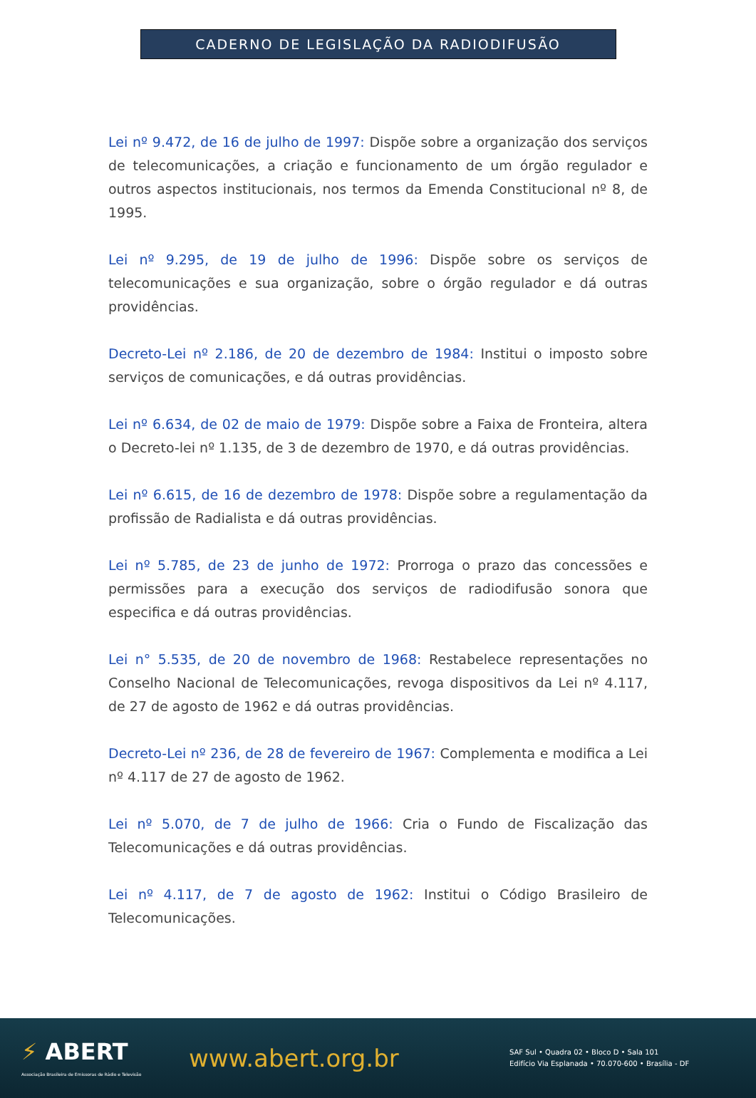CADERNO DE LEGISLAÇÃO DA RADIODIFUSÃO
Lei nº 9.472, de 16 de julho de 1997: Dispõe sobre a organização dos serviços de telecomunicações, a criação e funcionamento de um órgão regulador e outros aspectos institucionais, nos termos da Emenda Constitucional nº 8, de 1995.
Lei nº 9.295, de 19 de julho de 1996: Dispõe sobre os serviços de telecomunicações e sua organização, sobre o órgão regulador e dá outras providências.
Decreto-Lei nº 2.186, de 20 de dezembro de 1984: Institui o imposto sobre serviços de comunicações, e dá outras providências.
Lei nº 6.634, de 02 de maio de 1979: Dispõe sobre a Faixa de Fronteira, altera o Decreto-lei nº 1.135, de 3 de dezembro de 1970, e dá outras providências.
Lei nº 6.615, de 16 de dezembro de 1978: Dispõe sobre a regulamentação da profissão de Radialista e dá outras providências.
Lei nº 5.785, de 23 de junho de 1972: Prorroga o prazo das concessões e permissões para a execução dos serviços de radiodifusão sonora que especifica e dá outras providências.
Lei n° 5.535, de 20 de novembro de 1968: Restabelece representações no Conselho Nacional de Telecomunicações, revoga dispositivos da Lei nº 4.117, de 27 de agosto de 1962 e dá outras providências.
Decreto-Lei nº 236, de 28 de fevereiro de 1967: Complementa e modifica a Lei nº 4.117 de 27 de agosto de 1962.
Lei nº 5.070, de 7 de julho de 1966: Cria o Fundo de Fiscalização das Telecomunicações e dá outras providências.
Lei nº 4.117, de 7 de agosto de 1962: Institui o Código Brasileiro de Telecomunicações.
⚡ ABERT
Associação Brasileira de Emissoras de Rádio e Televisão
www.abert.org.br
SAF Sul • Quadra 02 • Bloco D • Sala 101
Edifício Via Esplanada • 70.070-600 • Brasília - DF